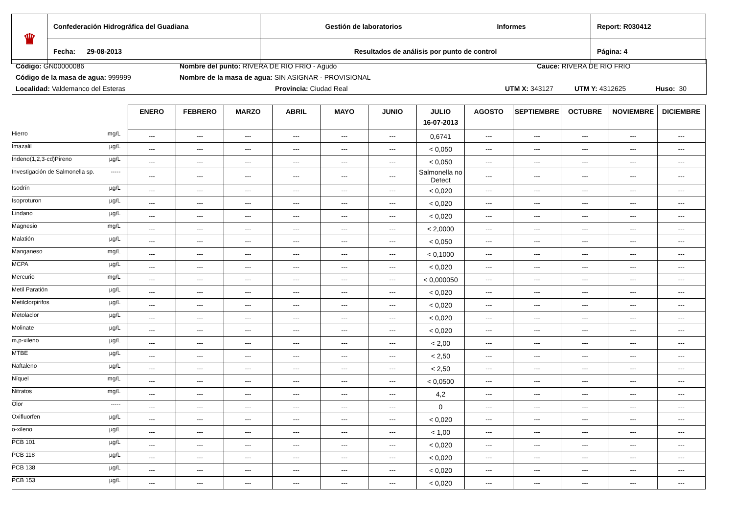| ♛ | Confederación Hidrográfica del Guadiana | Gestión de laboratorios Informes | Report: R030412 |
| | Fecha: 29-08-2013 | Resultados de análisis por punto de control | Página: 4 |
Código: GN00000086 Nombre del punto: RIVERA DE RIO FRIO - Agudo Cauce: RIVERA DE RIO FRIO
Código de la masa de agua: 999999 Nombre de la masa de agua: SIN ASIGNAR - PROVISIONAL
Localidad: Valdemanco del Esteras Provincia: Ciudad Real UTM X: 343127 UTM Y: 4312625 Huso: 30
| | | ENERO | FEBRERO | MARZO | ABRIL | MAYO | JUNIO | JULIO 16-07-2013 | AGOSTO | SEPTIEMBRE | OCTUBRE | NOVIEMBRE | DICIEMBRE |
| --- | --- | --- | --- | --- | --- | --- | --- | --- | --- | --- | --- | --- | --- |
| Hierro | mg/L | --- | --- | --- | --- | --- | --- | 0,6741 | --- | --- | --- | --- | --- |
| Imazalil | µg/L | --- | --- | --- | --- | --- | --- | < 0,050 | --- | --- | --- | --- | --- |
| Indeno(1,2,3-cd)Pireno | µg/L | --- | --- | --- | --- | --- | --- | < 0,050 | --- | --- | --- | --- | --- |
| Investigación de Salmonella sp. | ----- | --- | --- | --- | --- | --- | --- | Salmonella no Detect | --- | --- | --- | --- | --- |
| Isodrín | µg/L | --- | --- | --- | --- | --- | --- | < 0,020 | --- | --- | --- | --- | --- |
| Isoproturon | µg/L | --- | --- | --- | --- | --- | --- | < 0,020 | --- | --- | --- | --- | --- |
| Lindano | µg/L | --- | --- | --- | --- | --- | --- | < 0,020 | --- | --- | --- | --- | --- |
| Magnesio | mg/L | --- | --- | --- | --- | --- | --- | < 2,0000 | --- | --- | --- | --- | --- |
| Malatión | µg/L | --- | --- | --- | --- | --- | --- | < 0,050 | --- | --- | --- | --- | --- |
| Manganeso | mg/L | --- | --- | --- | --- | --- | --- | < 0,1000 | --- | --- | --- | --- | --- |
| MCPA | µg/L | --- | --- | --- | --- | --- | --- | < 0,020 | --- | --- | --- | --- | --- |
| Mercurio | mg/L | --- | --- | --- | --- | --- | --- | < 0,000050 | --- | --- | --- | --- | --- |
| Metil Paratión | µg/L | --- | --- | --- | --- | --- | --- | < 0,020 | --- | --- | --- | --- | --- |
| Metilclorpirifos | µg/L | --- | --- | --- | --- | --- | --- | < 0,020 | --- | --- | --- | --- | --- |
| Metolaclor | µg/L | --- | --- | --- | --- | --- | --- | < 0,020 | --- | --- | --- | --- | --- |
| Molinate | µg/L | --- | --- | --- | --- | --- | --- | < 0,020 | --- | --- | --- | --- | --- |
| m,p-xileno | µg/L | --- | --- | --- | --- | --- | --- | < 2,00 | --- | --- | --- | --- | --- |
| MTBE | µg/L | --- | --- | --- | --- | --- | --- | < 2,50 | --- | --- | --- | --- | --- |
| Naftaleno | µg/L | --- | --- | --- | --- | --- | --- | < 2,50 | --- | --- | --- | --- | --- |
| Níquel | mg/L | --- | --- | --- | --- | --- | --- | < 0,0500 | --- | --- | --- | --- | --- |
| Nitratos | mg/L | --- | --- | --- | --- | --- | --- | 4,2 | --- | --- | --- | --- | --- |
| Olor | ----- | --- | --- | --- | --- | --- | --- | 0 | --- | --- | --- | --- | --- |
| Oxifluorfen | µg/L | --- | --- | --- | --- | --- | --- | < 0,020 | --- | --- | --- | --- | --- |
| o-xileno | µg/L | --- | --- | --- | --- | --- | --- | < 1,00 | --- | --- | --- | --- | --- |
| PCB 101 | µg/L | --- | --- | --- | --- | --- | --- | < 0,020 | --- | --- | --- | --- | --- |
| PCB 118 | µg/L | --- | --- | --- | --- | --- | --- | < 0,020 | --- | --- | --- | --- | --- |
| PCB 138 | µg/L | --- | --- | --- | --- | --- | --- | < 0,020 | --- | --- | --- | --- | --- |
| PCB 153 | µg/L | --- | --- | --- | --- | --- | --- | < 0,020 | --- | --- | --- | --- | --- |